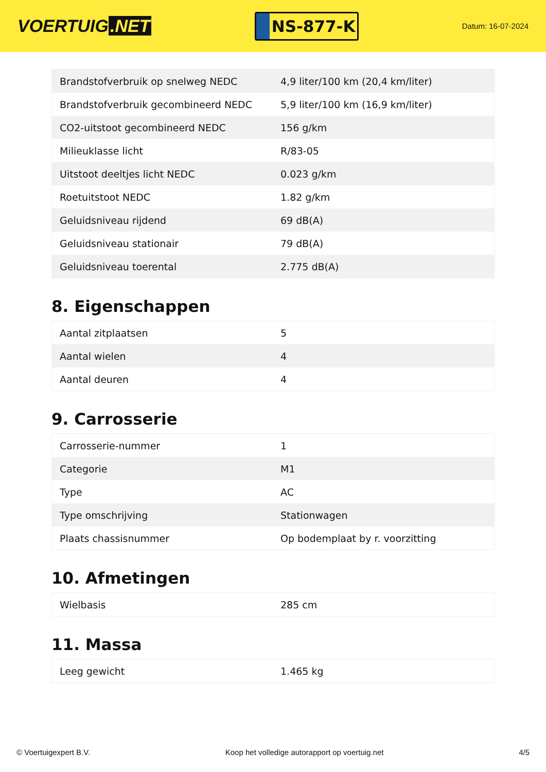VOERTUIG.NET
NS-877-K
Datum: 16-07-2024
| Brandstofverbruik op snelweg NEDC | 4,9 liter/100 km (20,4 km/liter) |
| Brandstofverbruik gecombineerd NEDC | 5,9 liter/100 km (16,9 km/liter) |
| CO2-uitstoot gecombineerd NEDC | 156 g/km |
| Milieuklasse licht | R/83-05 |
| Uitstoot deeltjes licht NEDC | 0.023 g/km |
| Roetuitstoot NEDC | 1.82 g/km |
| Geluidsniveau rijdend | 69 dB(A) |
| Geluidsniveau stationair | 79 dB(A) |
| Geluidsniveau toerental | 2.775 dB(A) |
8. Eigenschappen
| Aantal zitplaatsen | 5 |
| Aantal wielen | 4 |
| Aantal deuren | 4 |
9. Carrosserie
| Carrosserie-nummer | 1 |
| Categorie | M1 |
| Type | AC |
| Type omschrijving | Stationwagen |
| Plaats chassisnummer | Op bodemplaat by r. voorzitting |
10. Afmetingen
| Wielbasis | 285 cm |
11. Massa
| Leeg gewicht | 1.465 kg |
© Voertuigexpert B.V. Koop het volledige autorapport op voertuig.net 4/5